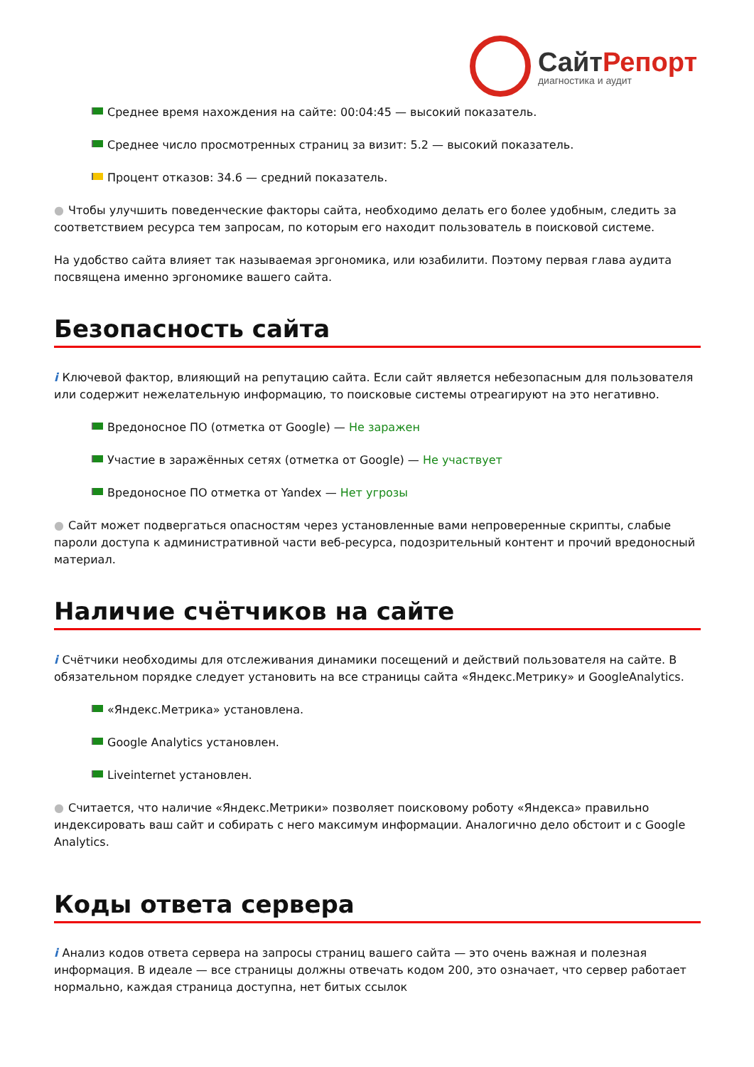СайтРепорт
диагностика и аудит
Среднее время нахождения на сайте: 00:04:45 — высокий показатель.
Среднее число просмотренных страниц за визит: 5.2 — высокий показатель.
Процент отказов: 34.6 — средний показатель.
● Чтобы улучшить поведенческие факторы сайта, необходимо делать его более удобным, следить за соответствием ресурса тем запросам, по которым его находит пользователь в поисковой системе.
На удобство сайта влияет так называемая эргономика, или юзабилити. Поэтому первая глава аудита посвящена именно эргономике вашего сайта.
Безопасность сайта
i Ключевой фактор, влияющий на репутацию сайта. Если сайт является небезопасным для пользователя или содержит нежелательную информацию, то поисковые системы отреагируют на это негативно.
Вредоносное ПО (отметка от Google) — Не заражен
Участие в заражённых сетях (отметка от Google) — Не участвует
Вредоносное ПО отметка от Yandex — Нет угрозы
● Сайт может подвергаться опасностям через установленные вами непроверенные скрипты, слабые пароли доступа к административной части веб-ресурса, подозрительный контент и прочий вредоносный материал.
Наличие счётчиков на сайте
i Счётчики необходимы для отслеживания динамики посещений и действий пользователя на сайте. В обязательном порядке следует установить на все страницы сайта «Яндекс.Метрику» и GoogleAnalytics.
«Яндекс.Метрика» установлена.
Google Analytics установлен.
Liveinternet установлен.
● Считается, что наличие «Яндекс.Метрики» позволяет поисковому роботу «Яндекса» правильно индексировать ваш сайт и собирать с него максимум информации. Аналогично дело обстоит и с Google Analytics.
Коды ответа сервера
i Анализ кодов ответа сервера на запросы страниц вашего сайта — это очень важная и полезная информация. В идеале — все страницы должны отвечать кодом 200, это означает, что сервер работает нормально, каждая страница доступна, нет битых ссылок